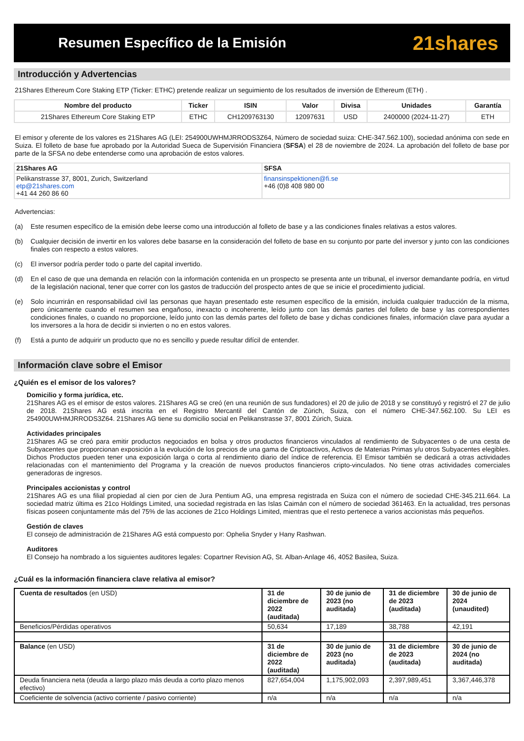Resumen Específico de la Emisión
21shares
Introducción y Advertencias
21Shares Ethereum Core Staking ETP (Ticker: ETHC) pretende realizar un seguimiento de los resultados de inversión de Ethereum (ETH) .
| Nombre del producto | Ticker | ISIN | Valor | Divisa | Unidades | Garantía |
| --- | --- | --- | --- | --- | --- | --- |
| 21Shares Ethereum Core Staking ETP | ETHC | CH1209763130 | 12097631 | USD | 2400000 (2024-11-27) | ETH |
El emisor y oferente de los valores es 21Shares AG (LEI: 254900UWHMJRRODS3Z64, Número de sociedad suiza: CHE-347.562.100), sociedad anónima con sede en Suiza. El folleto de base fue aprobado por la Autoridad Sueca de Supervisión Financiera (SFSA) el 28 de noviembre de 2024. La aprobación del folleto de base por parte de la SFSA no debe entenderse como una aprobación de estos valores.
| 21Shares AG | SFSA |
| Pelikanstrasse 37, 8001, Zurich, Switzerland etp@21shares.com +41 44 260 86 60 | finansinspektionen@fi.se +46 (0)8 408 980 00 |
Advertencias:
(a) Este resumen específico de la emisión debe leerse como una introducción al folleto de base y a las condiciones finales relativas a estos valores.
(b) Cualquier decisión de invertir en los valores debe basarse en la consideración del folleto de base en su conjunto por parte del inversor y junto con las condiciones finales con respecto a estos valores.
(c) El inversor podría perder todo o parte del capital invertido.
(d) En el caso de que una demanda en relación con la información contenida en un prospecto se presenta ante un tribunal, el inversor demandante podría, en virtud de la legislación nacional, tener que correr con los gastos de traducción del prospecto antes de que se inicie el procedimiento judicial.
(e) Solo incurrirán en responsabilidad civil las personas que hayan presentado este resumen específico de la emisión, incluida cualquier traducción de la misma, pero únicamente cuando el resumen sea engañoso, inexacto o incoherente, leído junto con las demás partes del folleto de base y las correspondientes condiciones finales, o cuando no proporcione, leído junto con las demás partes del folleto de base y dichas condiciones finales, información clave para ayudar a los inversores a la hora de decidir si invierten o no en estos valores.
(f) Está a punto de adquirir un producto que no es sencillo y puede resultar difícil de entender.
Información clave sobre el Emisor
¿Quién es el emisor de los valores?
Domicilio y forma jurídica, etc.
21Shares AG es el emisor de estos valores. 21Shares AG se creó (en una reunión de sus fundadores) el 20 de julio de 2018 y se constituyó y registró el 27 de julio de 2018. 21Shares AG está inscrita en el Registro Mercantil del Cantón de Zúrich, Suiza, con el número CHE-347.562.100. Su LEI es 254900UWHMJRRODS3Z64. 21Shares AG tiene su domicilio social en Pelikanstrasse 37, 8001 Zúrich, Suiza.
Actividades principales
21Shares AG se creó para emitir productos negociados en bolsa y otros productos financieros vinculados al rendimiento de Subyacentes o de una cesta de Subyacentes que proporcionan exposición a la evolución de los precios de una gama de Criptoactivos, Activos de Materias Primas y/u otros Subyacentes elegibles. Dichos Productos pueden tener una exposición larga o corta al rendimiento diario del índice de referencia. El Emisor también se dedicará a otras actividades relacionadas con el mantenimiento del Programa y la creación de nuevos productos financieros cripto-vinculados. No tiene otras actividades comerciales generadoras de ingresos.
Principales accionistas y control
21Shares AG es una filial propiedad al cien por cien de Jura Pentium AG, una empresa registrada en Suiza con el número de sociedad CHE-345.211.664. La sociedad matriz última es 21co Holdings Limited, una sociedad registrada en las Islas Caimán con el número de sociedad 361463. En la actualidad, tres personas físicas poseen conjuntamente más del 75% de las acciones de 21co Holdings Limited, mientras que el resto pertenece a varios accionistas más pequeños.
Gestión de claves
El consejo de administración de 21Shares AG está compuesto por: Ophelia Snyder y Hany Rashwan.
Auditores
El Consejo ha nombrado a los siguientes auditores legales: Copartner Revision AG, St. Alban-Anlage 46, 4052 Basilea, Suiza.
¿Cuál es la información financiera clave relativa al emisor?
| Cuenta de resultados (en USD) | 31 de diciembre de 2022 (auditada) | 30 de junio de 2023 (no auditada) | 31 de diciembre de 2023 (auditada) | 30 de junio de 2024 (unaudited) |
| Beneficios/Pérdidas operativos | 50,634 | 17,189 | 38,788 | 42,191 |
| Balance (en USD) | 31 de diciembre de 2022 (auditada) | 30 de junio de 2023 (no auditada) | 31 de diciembre de 2023 (auditada) | 30 de junio de 2024 (no auditada) |
| Deuda financiera neta (deuda a largo plazo más deuda a corto plazo menos efectivo) | 827,654,004 | 1,175,902,093 | 2,397,989,451 | 3,367,446,378 |
| Coeficiente de solvencia (activo corriente / pasivo corriente) | n/a | n/a | n/a | n/a |